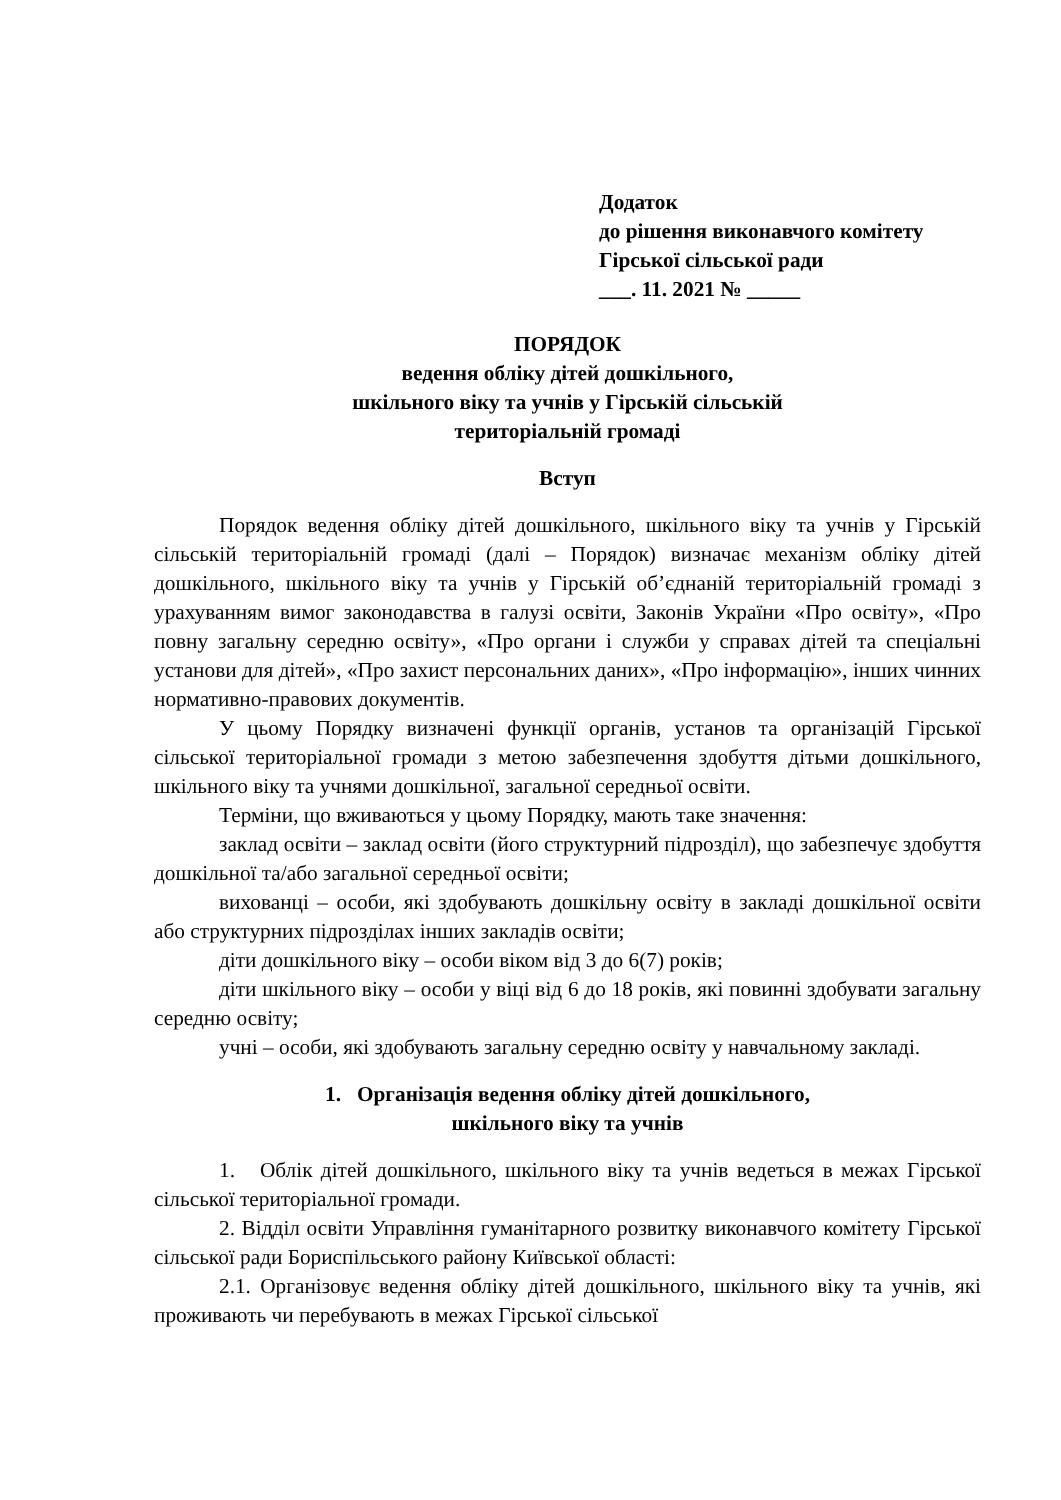Додаток
до рішення виконавчого комітету
Гірської сільської ради
___. 11. 2021 № _____
ПОРЯДОК
ведення обліку дітей дошкільного,
шкільного віку та учнів у Гірській сільській
територіальній громаді
Вступ
Порядок ведення обліку дітей дошкільного, шкільного віку та учнів у Гірській сільській територіальній громаді (далі – Порядок) визначає механізм обліку дітей дошкільного, шкільного віку та учнів у Гірській об’єднаній територіальній громаді з урахуванням вимог законодавства в галузі освіти, Законів України «Про освіту», «Про повну загальну середню освіту», «Про органи і служби у справах дітей та спеціальні установи для дітей», «Про захист персональних даних», «Про інформацію», інших чинних нормативно-правових документів.
У цьому Порядку визначені функції органів, установ та організацій Гірської сільської територіальної громади з метою забезпечення здобуття дітьми дошкільного, шкільного віку та учнями дошкільної, загальної середньої освіти.
Терміни, що вживаються у цьому Порядку, мають таке значення:
заклад освіти – заклад освіти (його структурний підрозділ), що забезпечує здобуття дошкільної та/або загальної середньої освіти;
вихованці – особи, які здобувають дошкільну освіту в закладі дошкільної освіти або структурних підрозділах інших закладів освіти;
діти дошкільного віку – особи віком від 3 до 6(7) років;
діти шкільного віку – особи у віці від 6 до 18 років, які повинні здобувати загальну середню освіту;
учні – особи, які здобувають загальну середню освіту у навчальному закладі.
1. Організація ведення обліку дітей дошкільного,
шкільного віку та учнів
1. Облік дітей дошкільного, шкільного віку та учнів ведеться в межах Гірської сільської територіальної громади.
2. Відділ освіти Управління гуманітарного розвитку виконавчого комітету Гірської сільської ради Бориспільського району Київської області:
2.1. Організовує ведення обліку дітей дошкільного, шкільного віку та учнів, які проживають чи перебувають в межах Гірської сільської